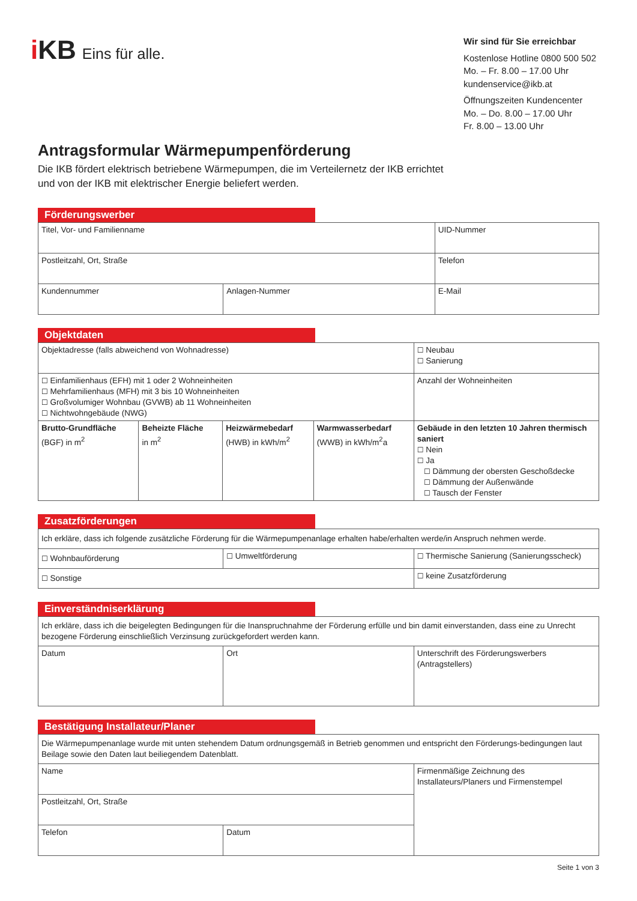i KB Eins für alle.
Wir sind für Sie erreichbar
Kostenlose Hotline 0800 500 502
Mo. – Fr. 8.00 – 17.00 Uhr
kundenservice@ikb.at
Öffnungszeiten Kundencenter
Mo. – Do. 8.00 – 17.00 Uhr
Fr. 8.00 – 13.00 Uhr
Antragsformular Wärmepumpenförderung
Die IKB fördert elektrisch betriebene Wärmepumpen, die im Verteilernetz der IKB errichtet
und von der IKB mit elektrischer Energie beliefert werden.
Förderungswerber
| Titel, Vor- und Familienname | | UID-Nummer |
| Postleitzahl, Ort, Straße | | Telefon |
| Kundennummer | Anlagen-Nummer | E-Mail |
Objektdaten
| Objektadresse (falls abweichend von Wohnadresse) | | | | ☐ Neubau ☐ Sanierung |
| ☐ Einfamilienhaus (EFH) mit 1 oder 2 Wohneinheiten ☐ Mehrfamilienhaus (MFH) mit 3 bis 10 Wohneinheiten ☐ Großvolumiger Wohnbau (GVWB) ab 11 Wohneinheiten ☐ Nichtwohngebäude (NWG) | | | | Anzahl der Wohneinheiten |
| Brutto-Grundfläche (BGF) in m<sup>2</sup> | Beheizte Fläche in m<sup>2</sup> | Heizwärmebedarf (HWB) in kWh/m<sup>2</sup> | Warmwasserbedarf (WWB) in kWh/m<sup>2</sup>a | Gebäude in den letzten 10 Jahren thermisch saniert ☐ Nein ☐ Ja ☐ Dämmung der obersten Geschoßdecke ☐ Dämmung der Außenwände ☐ Tausch der Fenster |
Zusatzförderungen
| Ich erkläre, dass ich folgende zusätzliche Förderung für die Wärmepumpenanlage erhalten habe/erhalten werde/in Anspruch nehmen werde. | | |
| ☐ Wohnbauförderung | ☐ Umweltförderung | ☐ Thermische Sanierung (Sanierungsscheck) |
| ☐ Sonstige | | ☐ keine Zusatzförderung |
Einverständniserklärung
| Ich erkläre, dass ich die beigelegten Bedingungen für die Inanspruchnahme der Förderung erfülle und bin damit einverstanden, dass eine zu Unrecht bezogene Förderung einschließlich Verzinsung zurückgefordert werden kann. | | |
| Datum | Ort | Unterschrift des Förderungswerbers (Antragstellers) |
Bestätigung Installateur/Planer
| Die Wärmepumpenanlage wurde mit unten stehendem Datum ordnungsgemäß in Betrieb genommen und entspricht den Förderungs-bedingungen laut Beilage sowie den Daten laut beiliegendem Datenblatt. | | |
| Name | | Firmenmäßige Zeichnung des Installateurs/Planers und Firmenstempel |
| Postleitzahl, Ort, Straße | | |
| Telefon | Datum | |
Seite 1 von 3